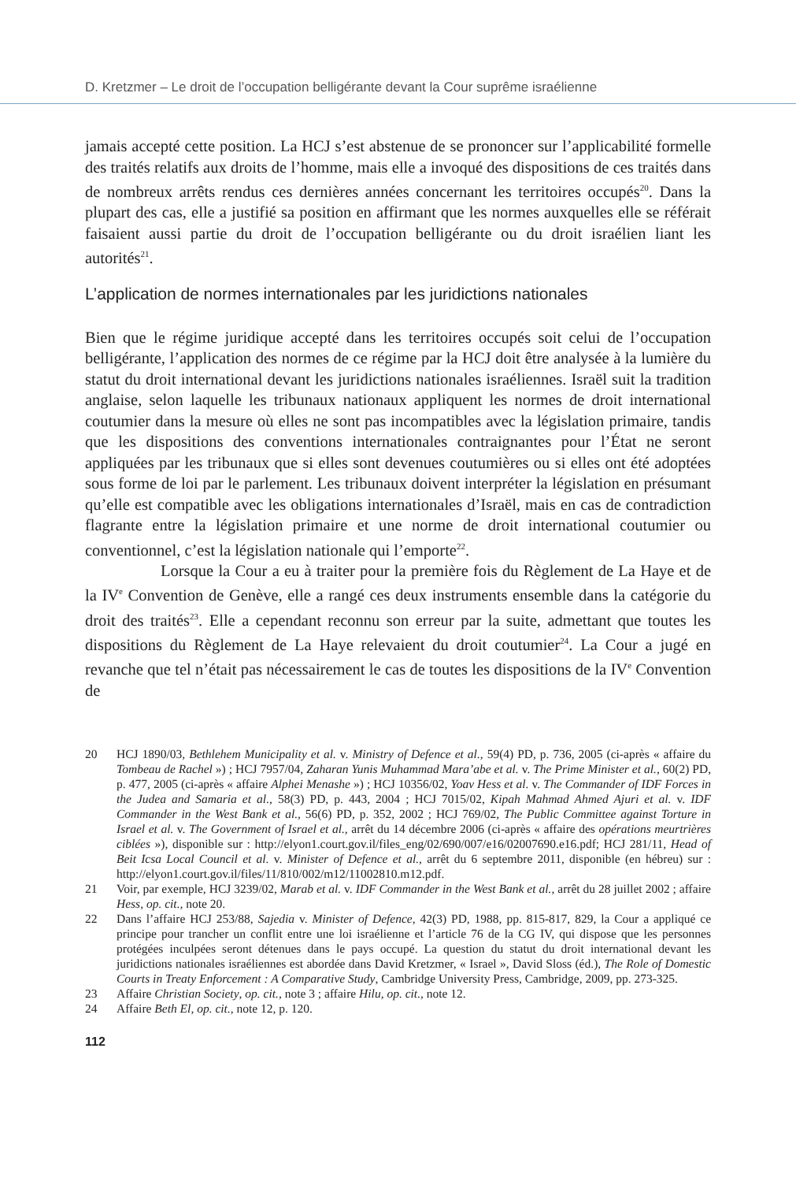D. Kretzmer – Le droit de l’occupation belligérante devant la Cour suprême israélienne
jamais accepté cette position. La HCJ s’est abstenue de se prononcer sur l’applicabilité formelle des traités relatifs aux droits de l’homme, mais elle a invoqué des dispositions de ces traités dans de nombreux arrêts rendus ces dernières années concernant les territoires occupés<sup>20</sup>. Dans la plupart des cas, elle a justifié sa position en affirmant que les normes auxquelles elle se référait faisaient aussi partie du droit de l’occupation belligérante ou du droit israélien liant les autorités<sup>21</sup>.
L’application de normes internationales par les juridictions nationales
Bien que le régime juridique accepté dans les territoires occupés soit celui de l’occupation belligérante, l’application des normes de ce régime par la HCJ doit être analysée à la lumière du statut du droit international devant les juridictions nationales israéliennes. Israël suit la tradition anglaise, selon laquelle les tribunaux nationaux appliquent les normes de droit international coutumier dans la mesure où elles ne sont pas incompatibles avec la législation primaire, tandis que les dispositions des conventions internationales contraignantes pour l’État ne seront appliquées par les tribunaux que si elles sont devenues coutumières ou si elles ont été adoptées sous forme de loi par le parlement. Les tribunaux doivent interpréter la législation en présumant qu’elle est compatible avec les obligations internationales d’Israël, mais en cas de contradiction flagrante entre la législation primaire et une norme de droit international coutumier ou conventionnel, c’est la législation nationale qui l’emporte<sup>22</sup>.
Lorsque la Cour a eu à traiter pour la première fois du Règlement de La Haye et de la IV<sup>e</sup> Convention de Genève, elle a rangé ces deux instruments ensemble dans la catégorie du droit des traités<sup>23</sup>. Elle a cependant reconnu son erreur par la suite, admettant que toutes les dispositions du Règlement de La Haye relevaient du droit coutumier<sup>24</sup>. La Cour a jugé en revanche que tel n’était pas nécessairement le cas de toutes les dispositions de la IV<sup>e</sup> Convention de
20 HCJ 1890/03, Bethlehem Municipality et al. v. Ministry of Defence et al., 59(4) PD, p. 736, 2005 (ci-après « affaire du Tombeau de Rachel ») ; HCJ 7957/04, Zaharan Yunis Muhammad Mara’abe et al. v. The Prime Minister et al., 60(2) PD, p. 477, 2005 (ci-après « affaire Alphei Menashe ») ; HCJ 10356/02, Yoav Hess et al. v. The Commander of IDF Forces in the Judea and Samaria et al., 58(3) PD, p. 443, 2004 ; HCJ 7015/02, Kipah Mahmad Ahmed Ajuri et al. v. IDF Commander in the West Bank et al., 56(6) PD, p. 352, 2002 ; HCJ 769/02, The Public Committee against Torture in Israel et al. v. The Government of Israel et al., arrêt du 14 décembre 2006 (ci-après « affaire des opérations meurtrières ciblées »), disponible sur : http://elyon1.court.gov.il/files_eng/02/690/007/e16/02007690.e16.pdf; HCJ 281/11, Head of Beit Icsa Local Council et al. v. Minister of Defence et al., arrêt du 6 septembre 2011, disponible (en hébreu) sur : http://elyon1.court.gov.il/files/11/810/002/m12/11002810.m12.pdf.
21 Voir, par exemple, HCJ 3239/02, Marab et al. v. IDF Commander in the West Bank et al., arrêt du 28 juillet 2002 ; affaire Hess, op. cit., note 20.
22 Dans l’affaire HCJ 253/88, Sajedia v. Minister of Defence, 42(3) PD, 1988, pp. 815-817, 829, la Cour a appliqué ce principe pour trancher un conflit entre une loi israélienne et l’article 76 de la CG IV, qui dispose que les personnes protégées inculpées seront détenues dans le pays occupé. La question du statut du droit international devant les juridictions nationales israéliennes est abordée dans David Kretzmer, « Israel », David Sloss (éd.), The Role of Domestic Courts in Treaty Enforcement : A Comparative Study, Cambridge University Press, Cambridge, 2009, pp. 273-325.
23 Affaire Christian Society, op. cit., note 3 ; affaire Hilu, op. cit., note 12.
24 Affaire Beth El, op. cit., note 12, p. 120.
112